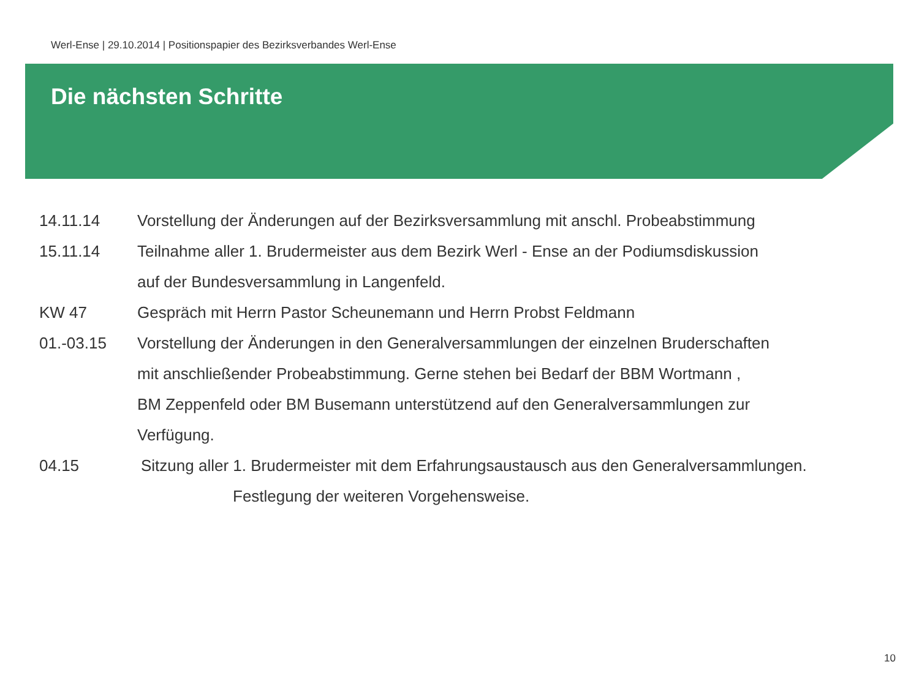Werl-Ense | 29.10.2014 | Positionspapier des Bezirksverbandes Werl-Ense
Die nächsten Schritte
14.11.14 Vorstellung der Änderungen auf der Bezirksversammlung mit anschl. Probeabstimmung
15.11.14 Teilnahme aller 1. Brudermeister aus dem Bezirk Werl - Ense an der Podiumsdiskussion
auf der Bundesversammlung in Langenfeld.
KW 47 Gespräch mit Herrn Pastor Scheunemann und Herrn Probst Feldmann
01.-03.15 Vorstellung der Änderungen in den Generalversammlungen der einzelnen Bruderschaften
mit anschließender Probeabstimmung. Gerne stehen bei Bedarf der BBM Wortmann ,
BM Zeppenfeld oder BM Busemann unterstützend auf den Generalversammlungen zur
Verfügung.
04.15 Sitzung aller 1. Brudermeister mit dem Erfahrungsaustausch aus den Generalversammlungen.
Festlegung der weiteren Vorgehensweise.
10